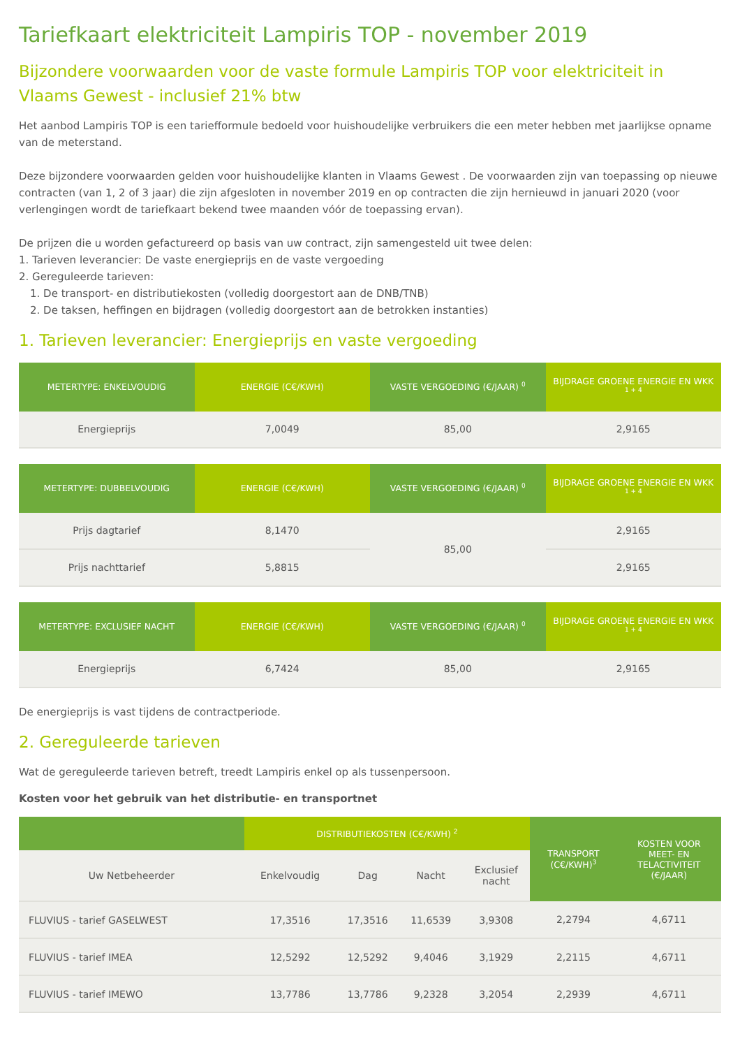Tariefkaart elektriciteit Lampiris TOP - november 2019
Bijzondere voorwaarden voor de vaste formule Lampiris TOP voor elektriciteit in Vlaams Gewest - inclusief 21% btw
Het aanbod Lampiris TOP is een tariefformule bedoeld voor huishoudelijke verbruikers die een meter hebben met jaarlijkse opname van de meterstand.
Deze bijzondere voorwaarden gelden voor huishoudelijke klanten in Vlaams Gewest . De voorwaarden zijn van toepassing op nieuwe contracten (van 1, 2 of 3 jaar) die zijn afgesloten in november 2019 en op contracten die zijn hernieuwd in januari 2020 (voor verlengingen wordt de tariefkaart bekend twee maanden vóór de toepassing ervan).
De prijzen die u worden gefactureerd op basis van uw contract, zijn samengesteld uit twee delen:
1. Tarieven leverancier: De vaste energieprijs en de vaste vergoeding
2. Gereguleerde tarieven:
1. De transport- en distributiekosten (volledig doorgestort aan de DNB/TNB)
2. De taksen, heffingen en bijdragen (volledig doorgestort aan de betrokken instanties)
1. Tarieven leverancier: Energieprijs en vaste vergoeding
| METERTYPE: ENKELVOUDIG | ENERGIE (C€/KWH) | VASTE VERGOEDING (€/JAAR) <sup>0</sup> | BIJDRAGE GROENE ENERGIE EN WKK <sup>1 + 4</sup> |
| --- | --- | --- | --- |
| Energieprijs | 7,0049 | 85,00 | 2,9165 |
| METERTYPE: DUBBELVOUDIG | ENERGIE (C€/KWH) | VASTE VERGOEDING (€/JAAR) <sup>0</sup> | BIJDRAGE GROENE ENERGIE EN WKK <sup>1 + 4</sup> |
| --- | --- | --- | --- |
| Prijs dagtarief | 8,1470 | 85,00 | 2,9165 |
| Prijs nachttarief | 5,8815 | | 2,9165 |
| METERTYPE: EXCLUSIEF NACHT | ENERGIE (C€/KWH) | VASTE VERGOEDING (€/JAAR) <sup>0</sup> | BIJDRAGE GROENE ENERGIE EN WKK <sup>1 + 4</sup> |
| --- | --- | --- | --- |
| Energieprijs | 6,7424 | 85,00 | 2,9165 |
De energieprijs is vast tijdens de contractperiode.
2. Gereguleerde tarieven
Wat de gereguleerde tarieven betreft, treedt Lampiris enkel op als tussenpersoon.
Kosten voor het gebruik van het distributie- en transportnet
| | DISTRIBUTIEKOSTEN (C€/KWH) <sup>2</sup> | | | | TRANSPORT (C€/KWH)<sup>3</sup> | KOSTEN VOOR MEET- EN TELACTIVITEIT (€/JAAR) |
| --- | --- | --- | --- | --- | --- | --- |
| Uw Netbeheerder | Enkelvoudig | Dag | Nacht | Exclusief nacht | | |
| FLUVIUS - tarief GASELWEST | 17,3516 | 17,3516 | 11,6539 | 3,9308 | 2,2794 | 4,6711 |
| FLUVIUS - tarief IMEA | 12,5292 | 12,5292 | 9,4046 | 3,1929 | 2,2115 | 4,6711 |
| FLUVIUS - tarief IMEWO | 13,7786 | 13,7786 | 9,2328 | 3,2054 | 2,2939 | 4,6711 |